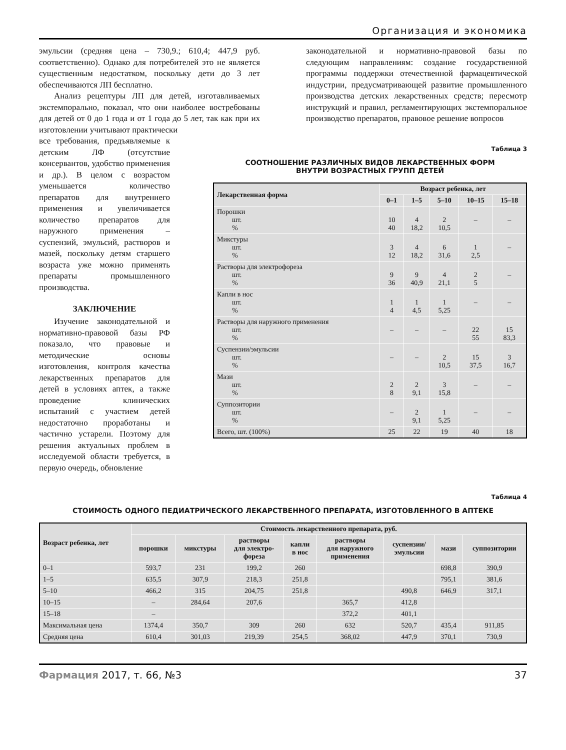Организация и экономика
эмульсии (средняя цена – 730,9.; 610,4; 447,9 руб. соответственно). Однако для потребителей это не является существенным недостатком, поскольку дети до 3 лет обеспечиваются ЛП бесплатно.
Анализ рецептуры ЛП для детей, изготавливаемых экстемпорально, показал, что они наиболее востребованы для детей от 0 до 1 года и от 1 года до 5 лет, так как при их изготовлении учитывают практически
законодательной и нормативно-правовой базы по следующим направлениям: создание государственной программы поддержки отечественной фармацевтической индустрии, предусматривающей развитие промышленного производства детских лекарственных средств; пересмотр инструкций и правил, регламентирующих экстемпоральное производство препаратов, правовое решение вопросов
все требования, предъявляемые к детским ЛФ (отсутствие консервантов, удобство применения и др.). В целом с возрастом уменьшается количество препаратов для внутреннего применения и увеличивается количество препаратов для наружного применения – суспензий, эмульсий, растворов и мазей, поскольку детям старшего возраста уже можно применять препараты промышленного производства.
ЗАКЛЮЧЕНИЕ
Изучение законодательной и нормативно-правовой базы РФ показало, что правовые и методические основы изготовления, контроля качества лекарственных препаратов для детей в условиях аптек, а также проведение клинических испытаний с участием детей недостаточно проработаны и частично устарели. Поэтому для решения актуальных проблем в исследуемой области требуется, в первую очередь, обновление
Таблица 3
СООТНОШЕНИЕ РАЗЛИЧНЫХ ВИДОВ ЛЕКАРСТВЕННЫХ ФОРМ
ВНУТРИ ВОЗРАСТНЫХ ГРУПП ДЕТЕЙ
| Лекарственная форма | Возраст ребенка, лет | | | | |
| --- | --- | --- | --- | --- | --- |
| | 0–1 | 1–5 | 5–10 | 10–15 | 15–18 |
| Порошки шт. % | 10 40 | 4 18,2 | 2 10,5 | – | – |
| Микстуры шт. % | 3 12 | 4 18,2 | 6 31,6 | 1 2,5 | – |
| Растворы для электрофореза шт. % | 9 36 | 9 40,9 | 4 21,1 | 2 5 | – |
| Капли в нос шт. % | 1 4 | 1 4,5 | 1 5,25 | – | – |
| Растворы для наружного применения шт. % | – | – | – | 22 55 | 15 83,3 |
| Суспензии/эмульсии шт. % | – | – | 2 10,5 | 15 37,5 | 3 16,7 |
| Мази шт. % | 2 8 | 2 9,1 | 3 15,8 | – | – |
| Суппозитории шт. % | – | 2 9,1 | 1 5,25 | – | – |
| Всего, шт. (100%) | 25 | 22 | 19 | 40 | 18 |
Таблица 4
СТОИМОСТЬ ОДНОГО ПЕДИАТРИЧЕСКОГО ЛЕКАРСТВЕННОГО ПРЕПАРАТА, ИЗГОТОВЛЕННОГО В АПТЕКЕ
| Возраст ребенка, лет | Стоимость лекарственного препарата, руб. | | | | | | | |
| --- | --- | --- | --- | --- | --- | --- | --- | --- |
| | порошки | микстуры | растворы для электро- фореза | капли в нос | растворы для наружного применения | суспензии/ эмульсии | мази | суппозитории |
| 0–1 | 593,7 | 231 | 199,2 | 260 | | | 698,8 | 390,9 |
| 1–5 | 635,5 | 307,9 | 218,3 | 251,8 | | | 795,1 | 381,6 |
| 5–10 | 466,2 | 315 | 204,75 | 251,8 | | 490,8 | 646,9 | 317,1 |
| 10–15 | – | 284,64 | 207,6 | | 365,7 | 412,8 | | |
| 15–18 | – | | | | 372,2 | 401,1 | | |
| Максимальная цена | 1374,4 | 350,7 | 309 | 260 | 632 | 520,7 | 435,4 | 911,85 |
| Средняя цена | 610,4 | 301,03 | 219,39 | 254,5 | 368,02 | 447,9 | 370,1 | 730,9 |
Фармация 2017, т. 66, №3 37